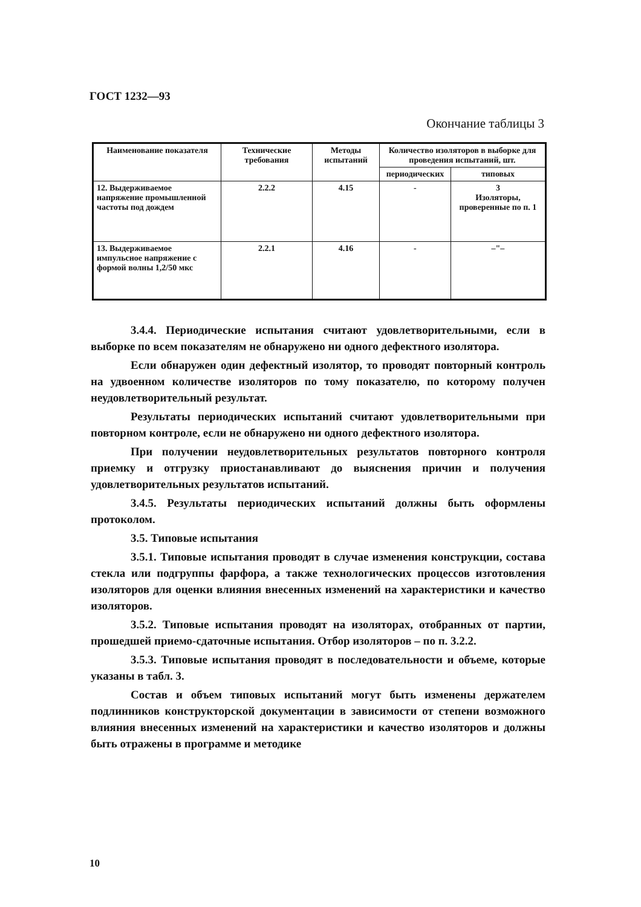ГОСТ 1232—93
Окончание таблицы 3
| Наименование показателя | Технические требования | Методы испытаний | Количество изоляторов в выборке для проведения испытаний, шт. | |
| --- | --- | --- | --- | --- |
| | | | периодических | типовых |
| 12. Выдерживаемое напряжение промышленной частоты под дождем | 2.2.2 | 4.15 | - | 3 Изоляторы, проверенные по п. 1 |
| 13. Выдерживаемое импульсное напряжение с формой волны 1,2/50 мкс | 2.2.1 | 4.16 | - | –"– |
3.4.4. Периодические испытания считают удовлетворительными, если в выборке по всем показателям не обнаружено ни одного дефектного изолятора.
Если обнаружен один дефектный изолятор, то проводят повторный контроль на удвоенном количестве изоляторов по тому показателю, по которому получен неудовлетворительный результат.
Результаты периодических испытаний считают удовлетворительными при повторном контроле, если не обнаружено ни одного дефектного изолятора.
При получении неудовлетворительных результатов повторного контроля приемку и отгрузку приостанавливают до выяснения причин и получения удовлетворительных результатов испытаний.
3.4.5. Результаты периодических испытаний должны быть оформлены протоколом.
3.5. Типовые испытания
3.5.1. Типовые испытания проводят в случае изменения конструкции, состава стекла или подгруппы фарфора, а также технологических процессов изготовления изоляторов для оценки влияния внесенных изменений на характеристики и качество изоляторов.
3.5.2. Типовые испытания проводят на изоляторах, отобранных от партии, прошедшей приемо-сдаточные испытания. Отбор изоляторов – по п. 3.2.2.
3.5.3. Типовые испытания проводят в последовательности и объеме, которые указаны в табл. 3.
Состав и объем типовых испытаний могут быть изменены держателем подлинников конструкторской документации в зависимости от степени возможного влияния внесенных изменений на характеристики и качество изоляторов и должны быть отражены в программе и методике
10